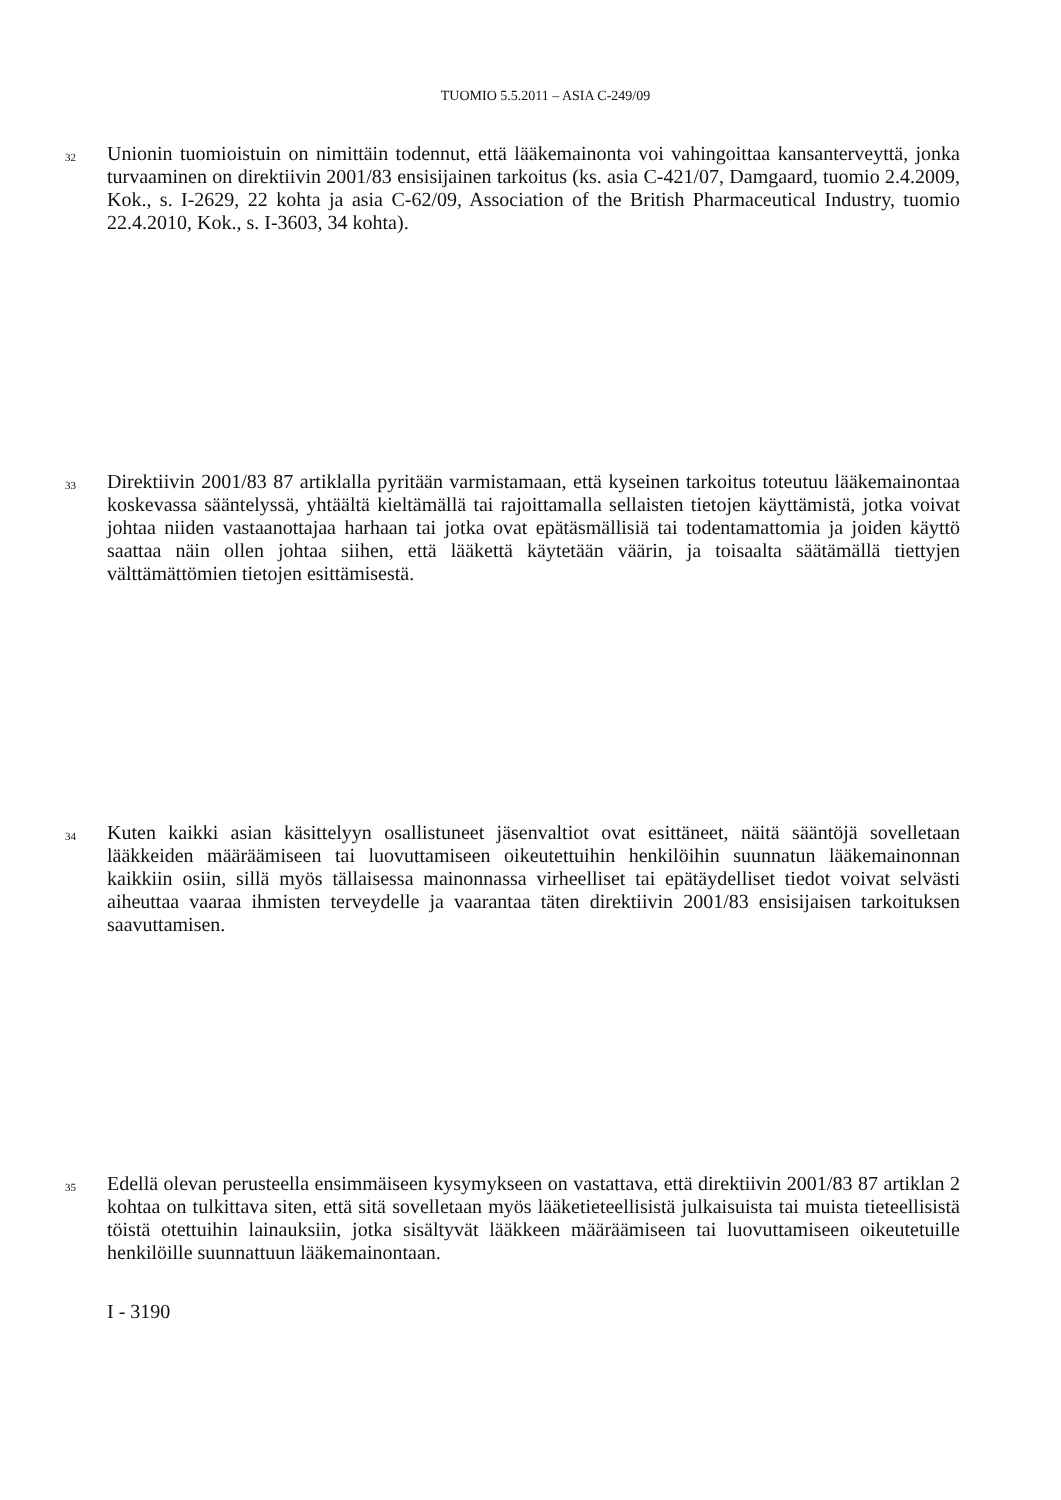TUOMIO 5.5.2011 – ASIA C-249/09
32
Unionin tuomioistuin on nimittäin todennut, että lääkemainonta voi vahingoittaa kansanterveyttä, jonka turvaaminen on direktiivin 2001/83 ensisijainen tarkoitus (ks. asia C-421/07, Damgaard, tuomio 2.4.2009, Kok., s. I-2629, 22 kohta ja asia C-62/09, Association of the British Pharmaceutical Industry, tuomio 22.4.2010, Kok., s. I-3603, 34 kohta).
33
Direktiivin 2001/83 87 artiklalla pyritään varmistamaan, että kyseinen tarkoitus toteutuu lääkemainontaa koskevassa sääntelyssä, yhtäältä kieltämällä tai rajoittamalla sellaisten tietojen käyttämistä, jotka voivat johtaa niiden vastaanottajaa harhaan tai jotka ovat epätäsmällisiä tai todentamattomia ja joiden käyttö saattaa näin ollen johtaa siihen, että lääkettä käytetään väärin, ja toisaalta säätämällä tiettyjen välttämättömien tietojen esittämisestä.
34
Kuten kaikki asian käsittelyyn osallistuneet jäsenvaltiot ovat esittäneet, näitä sääntöjä sovelletaan lääkkeiden määräämiseen tai luovuttamiseen oikeutettuihin henkilöihin suunnatun lääkemainonnan kaikkiin osiin, sillä myös tällaisessa mainonnassa virheelliset tai epätäydelliset tiedot voivat selvästi aiheuttaa vaaraa ihmisten terveydelle ja vaarantaa täten direktiivin 2001/83 ensisijaisen tarkoituksen saavuttamisen.
35
Edellä olevan perusteella ensimmäiseen kysymykseen on vastattava, että direktiivin 2001/83 87 artiklan 2 kohtaa on tulkittava siten, että sitä sovelletaan myös lääketieteellisistä julkaisuista tai muista tieteellisistä töistä otettuihin lainauksiin, jotka sisältyvät lääkkeen määräämiseen tai luovuttamiseen oikeutetuille henkilöille suunnattuun lääkemainontaan.
I - 3190